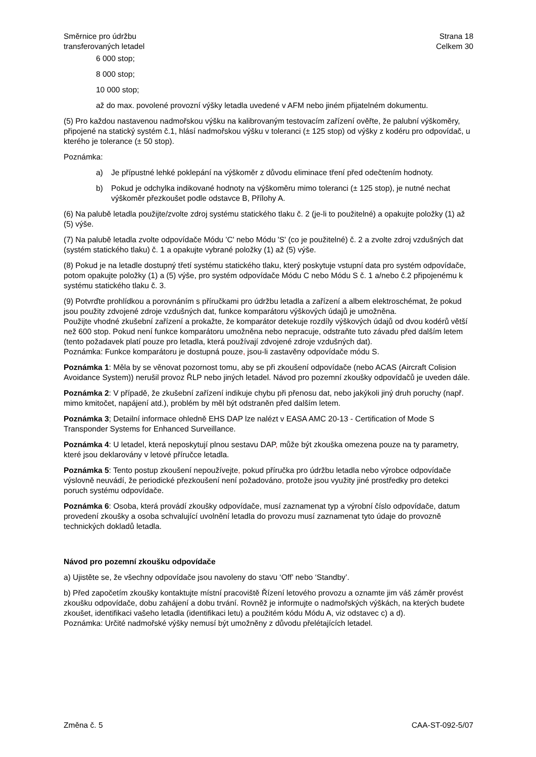Směrnice pro údržbu
transferovaných letadel
Strana 18
Celkem 30
6 000 stop;
8 000 stop;
10 000 stop;
až do max. povolené provozní výšky letadla uvedené v AFM nebo jiném přijatelném dokumentu.
(5) Pro každou nastavenou nadmořskou výšku na kalibrovaným testovacím zařízení ověřte, že palubní výškoměry, připojené na statický systém č.1, hlásí nadmořskou výšku v toleranci (± 125 stop) od výšky z kodéru pro odpovídač, u kterého je tolerance (± 50 stop).
Poznámka:
a) Je přípustné lehké poklepání na výškoměr z důvodu eliminace tření před odečtením hodnoty.
b) Pokud je odchylka indikované hodnoty na výškoměru mimo toleranci (± 125 stop), je nutné nechat výškoměr přezkoušet podle odstavce B, Přílohy A.
(6) Na palubě letadla použijte/zvolte zdroj systému statického tlaku č. 2 (je-li to použitelné) a opakujte položky (1) až (5) výše.
(7) Na palubě letadla zvolte odpovídače Módu 'C' nebo Módu 'S' (co je použitelné) č. 2 a zvolte zdroj vzdušných dat (systém statického tlaku) č. 1 a opakujte vybrané položky (1) až (5) výše.
(8) Pokud je na letadle dostupný třetí systému statického tlaku, který poskytuje vstupní data pro systém odpovídače, potom opakujte položky (1) a (5) výše, pro systém odpovídače Módu C nebo Módu S č. 1 a/nebo č.2 připojenému k systému statického tlaku č. 3.
(9) Potvrďte prohlídkou a porovnáním s příručkami pro údržbu letadla a zařízení a albem elektroschémat, že pokud jsou použity zdvojené zdroje vzdušných dat, funkce komparátoru výškových údajů je umožněna.
Použijte vhodné zkušební zařízení a prokažte, že komparátor detekuje rozdíly výškových údajů od dvou kodérů větší než 600 stop. Pokud není funkce komparátoru umožněna nebo nepracuje, odstraňte tuto závadu před dalším letem (tento požadavek platí pouze pro letadla, která používají zdvojené zdroje vzdušných dat).
Poznámka: Funkce komparátoru je dostupná pouze, jsou-li zastavěny odpovídače módu S.
Poznámka 1: Měla by se věnovat pozornost tomu, aby se při zkoušení odpovídače (nebo ACAS (Aircraft Colision Avoidance System)) nerušil provoz ŘLP nebo jiných letadel. Návod pro pozemní zkoušky odpovídačů je uveden dále.
Poznámka 2: V případě, že zkušební zařízení indikuje chybu při přenosu dat, nebo jakýkoli jiný druh poruchy (např. mimo kmitočet, napájení atd.), problém by měl být odstraněn před dalším letem.
Poznámka 3; Detailní informace ohledně EHS DAP lze nalézt v EASA AMC 20-13 - Certification of Mode S Transponder Systems for Enhanced Surveillance.
Poznámka 4: U letadel, která neposkytují plnou sestavu DAP, může být zkouška omezena pouze na ty parametry, které jsou deklarovány v letové příručce letadla.
Poznámka 5: Tento postup zkoušení nepoužívejte, pokud příručka pro údržbu letadla nebo výrobce odpovídače výslovně neuvádí, že periodické přezkoušení není požadováno, protože jsou využity jiné prostředky pro detekci poruch systému odpovídače.
Poznámka 6: Osoba, která provádí zkoušky odpovídače, musí zaznamenat typ a výrobní číslo odpovídače, datum provedení zkoušky a osoba schvalující uvolnění letadla do provozu musí zaznamenat tyto údaje do provozně technických dokladů letadla.
Návod pro pozemní zkoušku odpovídače
a) Ujistěte se, že všechny odpovídače jsou navoleny do stavu ‘Off’ nebo ‘Standby’.
b) Před započetím zkoušky kontaktujte místní pracoviště Řízení letového provozu a oznamte jim váš záměr provést zkoušku odpovídače, dobu zahájení a dobu trvání. Rovněž je informujte o nadmořských výškách, na kterých budete zkoušet, identifikaci vašeho letadla (identifikaci letu) a použitém kódu Módu A, viz odstavec c) a d).
Poznámka: Určité nadmořské výšky nemusí být umožněny z důvodu přelétajících letadel.
Změna č. 5 CAA-ST-092-5/07